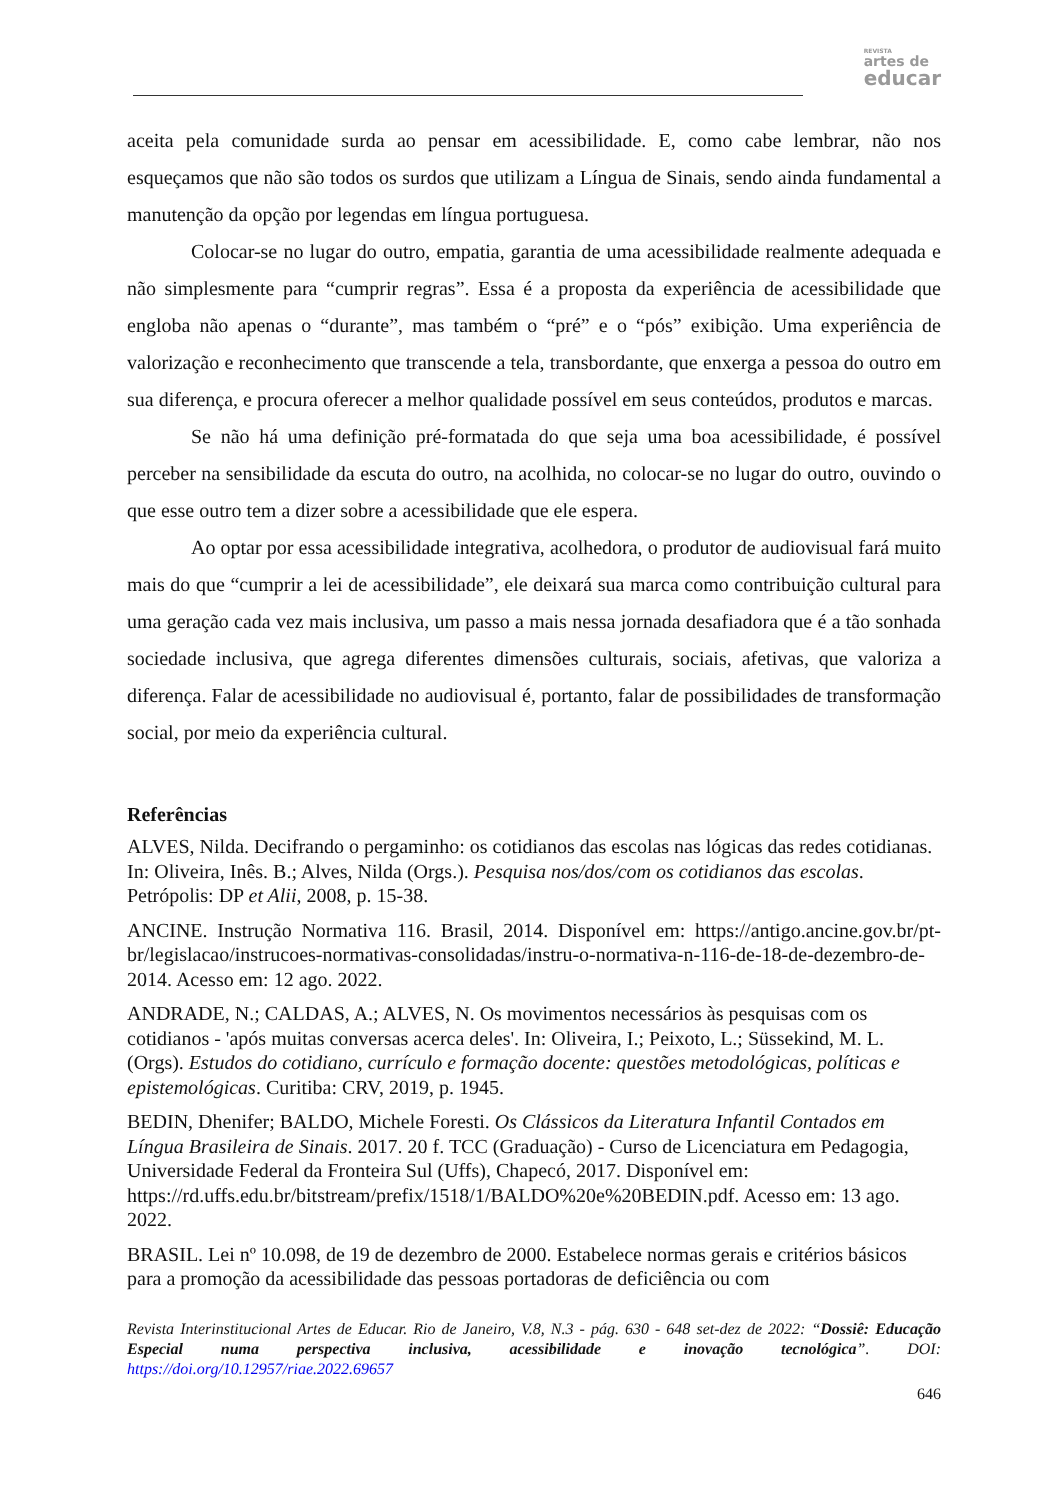REVISTA
artes de
educar
aceita pela comunidade surda ao pensar em acessibilidade. E, como cabe lembrar, não nos esqueçamos que não são todos os surdos que utilizam a Língua de Sinais, sendo ainda fundamental a manutenção da opção por legendas em língua portuguesa.
Colocar-se no lugar do outro, empatia, garantia de uma acessibilidade realmente adequada e não simplesmente para “cumprir regras”. Essa é a proposta da experiência de acessibilidade que engloba não apenas o “durante”, mas também o “pré” e o “pós” exibição. Uma experiência de valorização e reconhecimento que transcende a tela, transbordante, que enxerga a pessoa do outro em sua diferença, e procura oferecer a melhor qualidade possível em seus conteúdos, produtos e marcas.
Se não há uma definição pré-formatada do que seja uma boa acessibilidade, é possível perceber na sensibilidade da escuta do outro, na acolhida, no colocar-se no lugar do outro, ouvindo o que esse outro tem a dizer sobre a acessibilidade que ele espera.
Ao optar por essa acessibilidade integrativa, acolhedora, o produtor de audiovisual fará muito mais do que “cumprir a lei de acessibilidade”, ele deixará sua marca como contribuição cultural para uma geração cada vez mais inclusiva, um passo a mais nessa jornada desafiadora que é a tão sonhada sociedade inclusiva, que agrega diferentes dimensões culturais, sociais, afetivas, que valoriza a diferença. Falar de acessibilidade no audiovisual é, portanto, falar de possibilidades de transformação social, por meio da experiência cultural.
Referências
ALVES, Nilda. Decifrando o pergaminho: os cotidianos das escolas nas lógicas das redes cotidianas. In: Oliveira, Inês. B.; Alves, Nilda (Orgs.). Pesquisa nos/dos/com os cotidianos das escolas. Petrópolis: DP et Alii, 2008, p. 15-38.
ANCINE. Instrução Normativa 116. Brasil, 2014. Disponível em: https://antigo.ancine.gov.br/pt-br/legislacao/instrucoes-normativas-consolidadas/instru-o-normativa-n-116-de-18-de-dezembro-de-2014. Acesso em: 12 ago. 2022.
ANDRADE, N.; CALDAS, A.; ALVES, N. Os movimentos necessários às pesquisas com os cotidianos - 'após muitas conversas acerca deles'. In: Oliveira, I.; Peixoto, L.; Süssekind, M. L. (Orgs). Estudos do cotidiano, currículo e formação docente: questões metodológicas, políticas e epistemológicas. Curitiba: CRV, 2019, p. 1945.
BEDIN, Dhenifer; BALDO, Michele Foresti. Os Clássicos da Literatura Infantil Contados em Língua Brasileira de Sinais. 2017. 20 f. TCC (Graduação) - Curso de Licenciatura em Pedagogia, Universidade Federal da Fronteira Sul (Uffs), Chapecó, 2017. Disponível em: https://rd.uffs.edu.br/bitstream/prefix/1518/1/BALDO%20e%20BEDIN.pdf. Acesso em: 13 ago. 2022.
BRASIL. Lei nº 10.098, de 19 de dezembro de 2000. Estabelece normas gerais e critérios básicos para a promoção da acessibilidade das pessoas portadoras de deficiência ou com
Revista Interinstitucional Artes de Educar. Rio de Janeiro, V.8, N.3 - pág. 630 - 648 set-dez de 2022: “Dossiê: Educação Especial numa perspectiva inclusiva, acessibilidade e inovação tecnológica”. DOI: https://doi.org/10.12957/riae.2022.69657
646